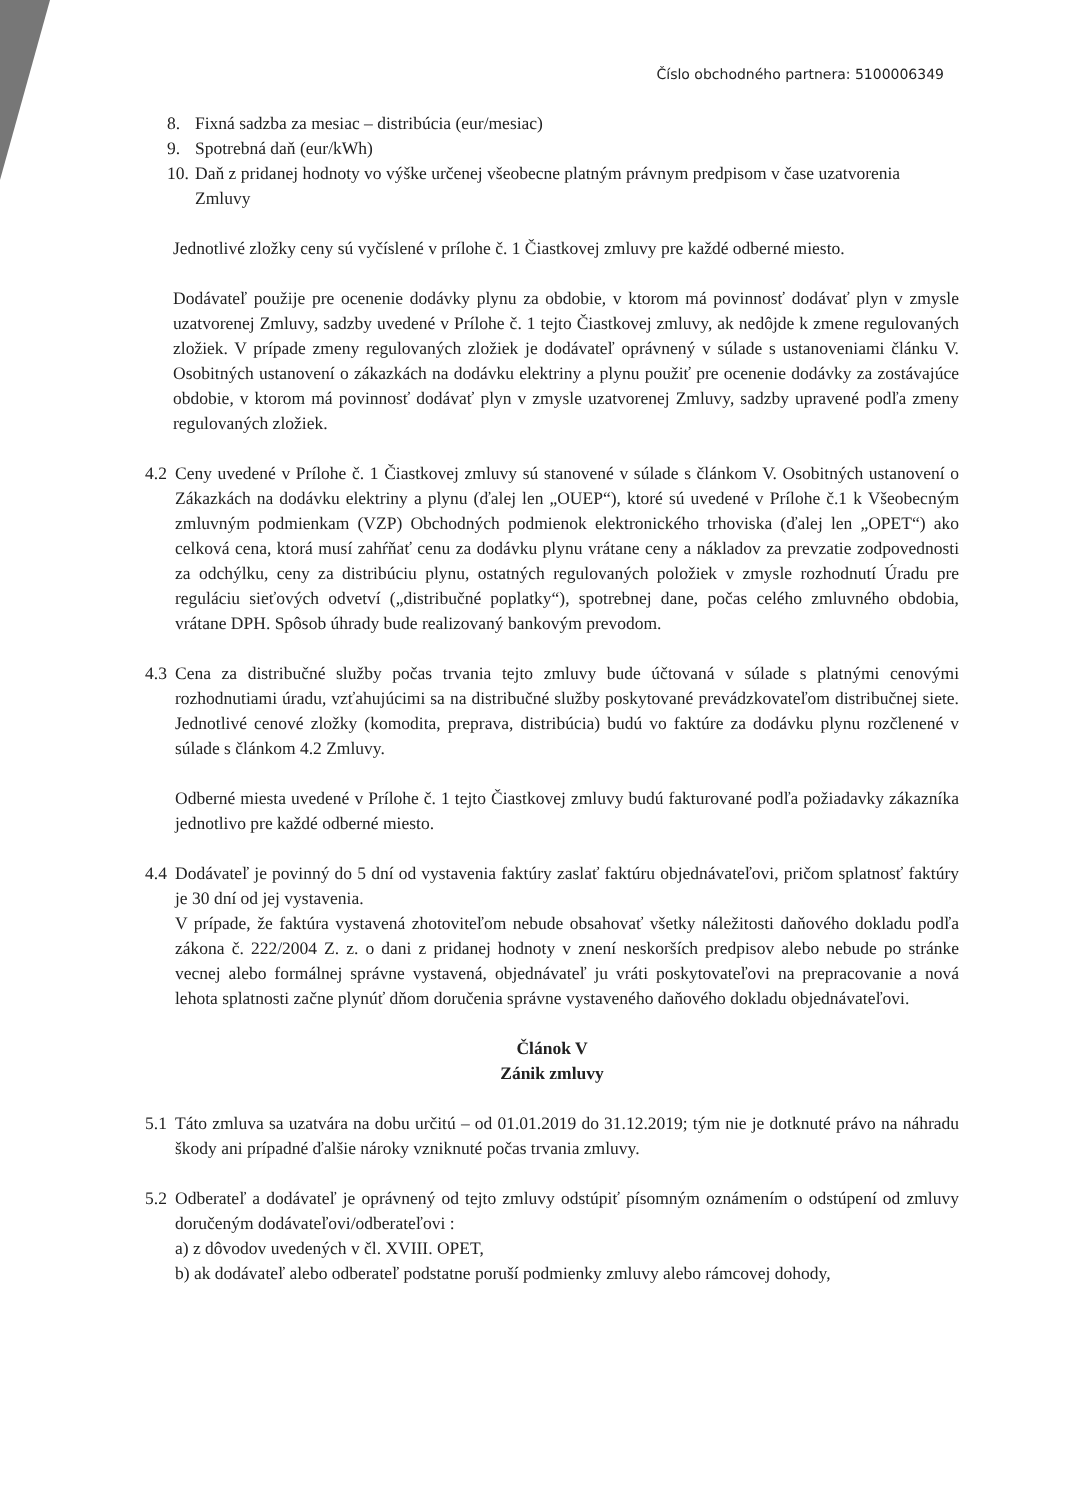Číslo obchodného partnera: 5100006349
8. Fixná sadzba za mesiac – distribúcia (eur/mesiac)
9. Spotrebná daň (eur/kWh)
10. Daň z pridanej hodnoty vo výške určenej všeobecne platným právnym predpisom v čase uzatvorenia Zmluvy
Jednotlivé zložky ceny sú vyčíslené v prílohe č. 1 Čiastkovej zmluvy pre každé odberné miesto.
Dodávateľ použije pre ocenenie dodávky plynu za obdobie, v ktorom má povinnosť dodávať plyn v zmysle uzatvorenej Zmluvy, sadzby uvedené v Prílohe č. 1 tejto Čiastkovej zmluvy, ak nedôjde k zmene regulovaných zložiek. V prípade zmeny regulovaných zložiek je dodávateľ oprávnený v súlade s ustanoveniami článku V. Osobitných ustanovení o zákazkách na dodávku elektriny a plynu použiť pre ocenenie dodávky za zostávajúce obdobie, v ktorom má povinnosť dodávať plyn v zmysle uzatvorenej Zmluvy, sadzby upravené podľa zmeny regulovaných zložiek.
4.2
Ceny uvedené v Prílohe č. 1 Čiastkovej zmluvy sú stanovené v súlade s článkom V. Osobitných ustanovení o Zákazkách na dodávku elektriny a plynu (ďalej len „OUEP“), ktoré sú uvedené v Prílohe č.1 k Všeobecným zmluvným podmienkam (VZP) Obchodných podmienok elektronického trhoviska (ďalej len „OPET“) ako celková cena, ktorá musí zahŕňať cenu za dodávku plynu vrátane ceny a nákladov za prevzatie zodpovednosti za odchýlku, ceny za distribúciu plynu, ostatných regulovaných položiek v zmysle rozhodnutí Úradu pre reguláciu sieťových odvetví („distribučné poplatky“), spotrebnej dane, počas celého zmluvného obdobia, vrátane DPH. Spôsob úhrady bude realizovaný bankovým prevodom.
4.3
Cena za distribučné služby počas trvania tejto zmluvy bude účtovaná v súlade s platnými cenovými rozhodnutiami úradu, vzťahujúcimi sa na distribučné služby poskytované prevádzkovateľom distribučnej siete. Jednotlivé cenové zložky (komodita, preprava, distribúcia) budú vo faktúre za dodávku plynu rozčlenené v súlade s článkom 4.2 Zmluvy.
Odberné miesta uvedené v Prílohe č. 1 tejto Čiastkovej zmluvy budú fakturované podľa požiadavky zákazníka jednotlivo pre každé odberné miesto.
4.4
Dodávateľ je povinný do 5 dní od vystavenia faktúry zaslať faktúru objednávateľovi, pričom splatnosť faktúry je 30 dní od jej vystavenia.
V prípade, že faktúra vystavená zhotoviteľom nebude obsahovať všetky náležitosti daňového dokladu podľa zákona č. 222/2004 Z. z. o dani z pridanej hodnoty v znení neskorších predpisov alebo nebude po stránke vecnej alebo formálnej správne vystavená, objednávateľ ju vráti poskytovateľovi na prepracovanie a nová lehota splatnosti začne plynúť dňom doručenia správne vystaveného daňového dokladu objednávateľovi.
Článok V
Zánik zmluvy
5.1
Táto zmluva sa uzatvára na dobu určitú – od 01.01.2019 do 31.12.2019; tým nie je dotknuté právo na náhradu škody ani prípadné ďalšie nároky vzniknuté počas trvania zmluvy.
5.2
Odberateľ a dodávateľ je oprávnený od tejto zmluvy odstúpiť písomným oznámením o odstúpení od zmluvy doručeným dodávateľovi/odberateľovi :
a) z dôvodov uvedených v čl. XVIII. OPET,
b) ak dodávateľ alebo odberateľ podstatne poruší podmienky zmluvy alebo rámcovej dohody,